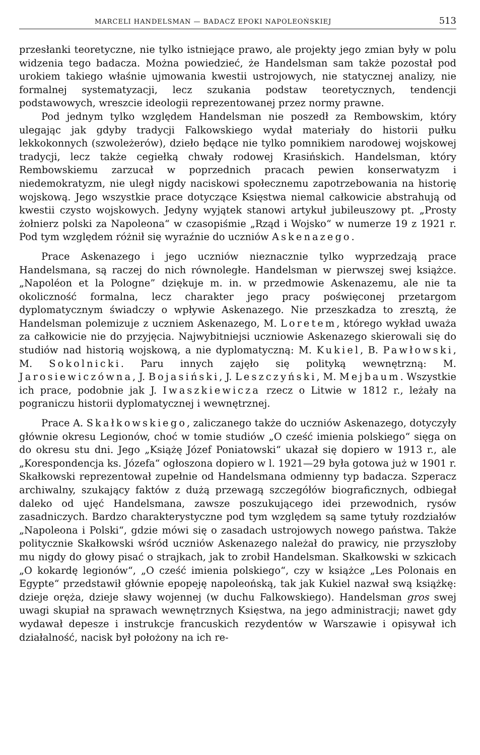MARCELI HANDELSMAN — BADACZ EPOKI NAPOLEOŃSKIEJ 513
przesłanki teoretyczne, nie tylko istniejące prawo, ale projekty jego zmian były w polu widzenia tego badacza. Można powiedzieć, że Handelsman sam także pozostał pod urokiem takiego właśnie ujmowania kwestii ustrojowych, nie statycznej analizy, nie formalnej systematyzacji, lecz szukania podstaw teoretycznych, tendencji podstawowych, wreszcie ideologii reprezentowanej przez normy prawne.
Pod jednym tylko względem Handelsman nie poszedł za Rembowskim, który ulegając jak gdyby tradycji Falkowskiego wydał materiały do historii pułku lekkokonnych (szwoleżerów), dzieło będące nie tylko pomnikiem narodowej wojskowej tradycji, lecz także cegiełką chwały rodowej Krasińskich. Handelsman, który Rembowskiemu zarzucał w poprzednich pracach pewien konserwatyzm i niedemokratyzm, nie uległ nigdy naciskowi społecznemu zapotrzebowania na historię wojskową. Jego wszystkie prace dotyczące Księstwa niemal całkowicie abstrahują od kwestii czysto wojskowych. Jedyny wyjątek stanowi artykuł jubileuszowy pt. „Prosty żołnierz polski za Napoleona“ w czasopiśmie „Rząd i Wojsko“ w numerze 19 z 1921 r. Pod tym względem różnił się wyraźnie do uczniów Askenazego.
Prace Askenazego i jego uczniów nieznacznie tylko wyprzedzają prace Handelsmana, są raczej do nich równoległe. Handelsman w pierwszej swej książce. „Napoléon et la Pologne” dziękuje m. in. w przedmowie Askenazemu, ale nie ta okoliczność formalna, lecz charakter jego pracy poświęconej przetargom dyplomatycznym świadczy o wpływie Askenazego. Nie przeszkadza to zresztą, że Handelsman polemizuje z uczniem Askenazego, M. Loretem, którego wykład uważa za całkowicie nie do przyjęcia. Najwybitniejsi uczniowie Askenazego skierowali się do studiów nad historią wojskową, a nie dyplomatyczną: M. Kukiel, B. Pawłowski, M. Sokolnicki. Paru innych zajęło się polityką wewnętrzną: M. Jarosiewiczówna, J. Bojasiński, J. Leszczyński, M. Mejbaum. Wszystkie ich prace, podobnie jak J. Iwaszkiewicza rzecz o Litwie w 1812 r., leżały na pograniczu historii dyplomatycznej i wewnętrznej.
Prace A. Skałkowskiego, zaliczanego także do uczniów Askenazego, dotyczyły głównie okresu Legionów, choć w tomie studiów „O cześć imienia polskiego“ sięga on do okresu stu dni. Jego „Książę Józef Poniatowski“ ukazał się dopiero w 1913 r., ale „Korespondencja ks. Józefa“ ogłoszona dopiero w l. 1921—29 była gotowa już w 1901 r. Skałkowski reprezentował zupełnie od Handelsmana odmienny typ badacza. Szperacz archiwalny, szukający faktów z dużą przewagą szczegółów biograficznych, odbiegał daleko od ujęć Handelsmana, zawsze poszukującego idei przewodnich, rysów zasadniczych. Bardzo charakterystyczne pod tym względem są same tytuły rozdziałów „Napoleona i Polski“, gdzie mówi się o zasadach ustrojowych nowego państwa. Także politycznie Skałkowski wśród uczniów Askenazego należał do prawicy, nie przyszłoby mu nigdy do głowy pisać o strajkach, jak to zrobił Handelsman. Skałkowski w szkicach „O kokardę legionów“, „O cześć imienia polskiego“, czy w książce „Les Polonais en Egypte“ przedstawił głównie epopeję napoleońską, tak jak Kukiel nazwał swą książkę: dzieje oręża, dzieje sławy wojennej (w duchu Falkowskiego). Handelsman gros swej uwagi skupiał na sprawach wewnętrznych Księstwa, na jego administracji; nawet gdy wydawał depesze i instrukcje francuskich rezydentów w Warszawie i opisywał ich działalność, nacisk był położony na ich re-